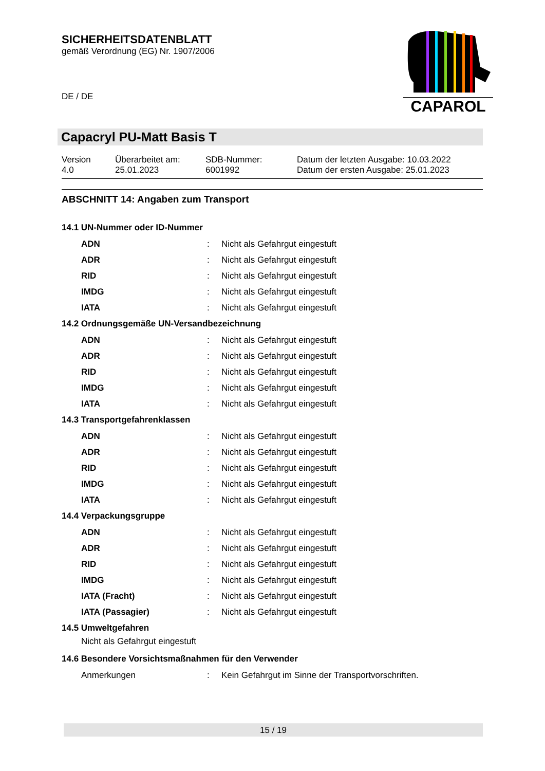SICHERHEITSDATENBLATT
gemäß Verordnung (EG) Nr. 1907/2006
DE / DE
CAPAROL
Capacryl PU-Matt Basis T
| Version 4.0 | Überarbeitet am: 25.01.2023 | SDB-Nummer: 6001992 | Datum der letzten Ausgabe: 10.03.2022 Datum der ersten Ausgabe: 25.01.2023 |
ABSCHNITT 14: Angaben zum Transport
14.1 UN-Nummer oder ID-Nummer
| ADN | : | Nicht als Gefahrgut eingestuft |
| ADR | : | Nicht als Gefahrgut eingestuft |
| RID | : | Nicht als Gefahrgut eingestuft |
| IMDG | : | Nicht als Gefahrgut eingestuft |
| IATA | : | Nicht als Gefahrgut eingestuft |
14.2 Ordnungsgemäße UN-Versandbezeichnung
| ADN | : | Nicht als Gefahrgut eingestuft |
| ADR | : | Nicht als Gefahrgut eingestuft |
| RID | : | Nicht als Gefahrgut eingestuft |
| IMDG | : | Nicht als Gefahrgut eingestuft |
| IATA | : | Nicht als Gefahrgut eingestuft |
14.3 Transportgefahrenklassen
| ADN | : | Nicht als Gefahrgut eingestuft |
| ADR | : | Nicht als Gefahrgut eingestuft |
| RID | : | Nicht als Gefahrgut eingestuft |
| IMDG | : | Nicht als Gefahrgut eingestuft |
| IATA | : | Nicht als Gefahrgut eingestuft |
14.4 Verpackungsgruppe
| ADN | : | Nicht als Gefahrgut eingestuft |
| ADR | : | Nicht als Gefahrgut eingestuft |
| RID | : | Nicht als Gefahrgut eingestuft |
| IMDG | : | Nicht als Gefahrgut eingestuft |
| IATA (Fracht) | : | Nicht als Gefahrgut eingestuft |
| IATA (Passagier) | : | Nicht als Gefahrgut eingestuft |
14.5 Umweltgefahren
Nicht als Gefahrgut eingestuft
14.6 Besondere Vorsichtsmaßnahmen für den Verwender
| Anmerkungen | : | Kein Gefahrgut im Sinne der Transportvorschriften. |
15 / 19